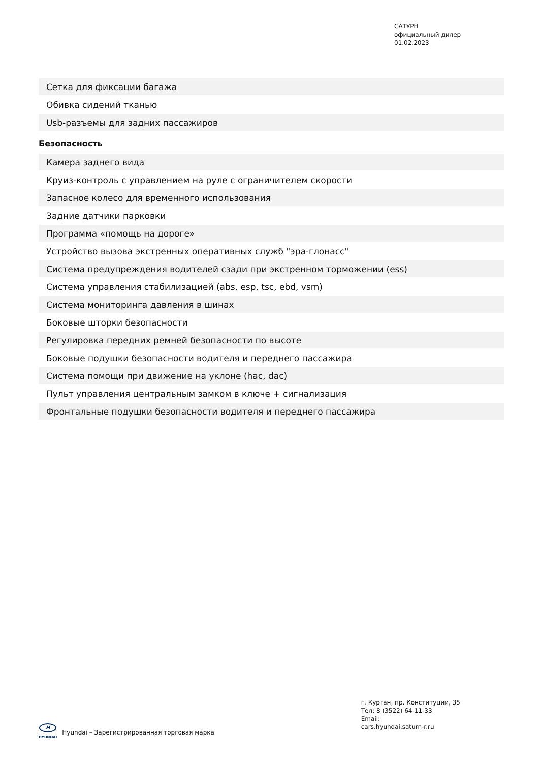САТУРН
официальный дилер
01.02.2023
| Сетка для фиксации багажа |
| Обивка сидений тканью |
| Usb-разъемы для задних пассажиров |
Безопасность
| Камера заднего вида |
| Круиз-контроль с управлением на руле с ограничителем скорости |
| Запасное колесо для временного использования |
| Задние датчики парковки |
| Программа «помощь на дороге» |
| Устройство вызова экстренных оперативных служб "эра-глонасс" |
| Система предупреждения водителей сзади при экстренном торможении (ess) |
| Система управления стабилизацией (abs, esp, tsc, ebd, vsm) |
| Система мониторинга давления в шинах |
| Боковые шторки безопасности |
| Регулировка передних ремней безопасности по высоте |
| Боковые подушки безопасности водителя и переднего пассажира |
| Система помощи при движение на уклоне (hac, dac) |
| Пульт управления центральным замком в ключе + сигнализация |
| Фронтальные подушки безопасности водителя и переднего пассажира |
H
HYUNDAI
Hyundai – Зарегистрированная торговая марка
г. Курган, пр. Конституции, 35
Тел: 8 (3522) 64-11-33
Email:
cars.hyundai.saturn-r.ru